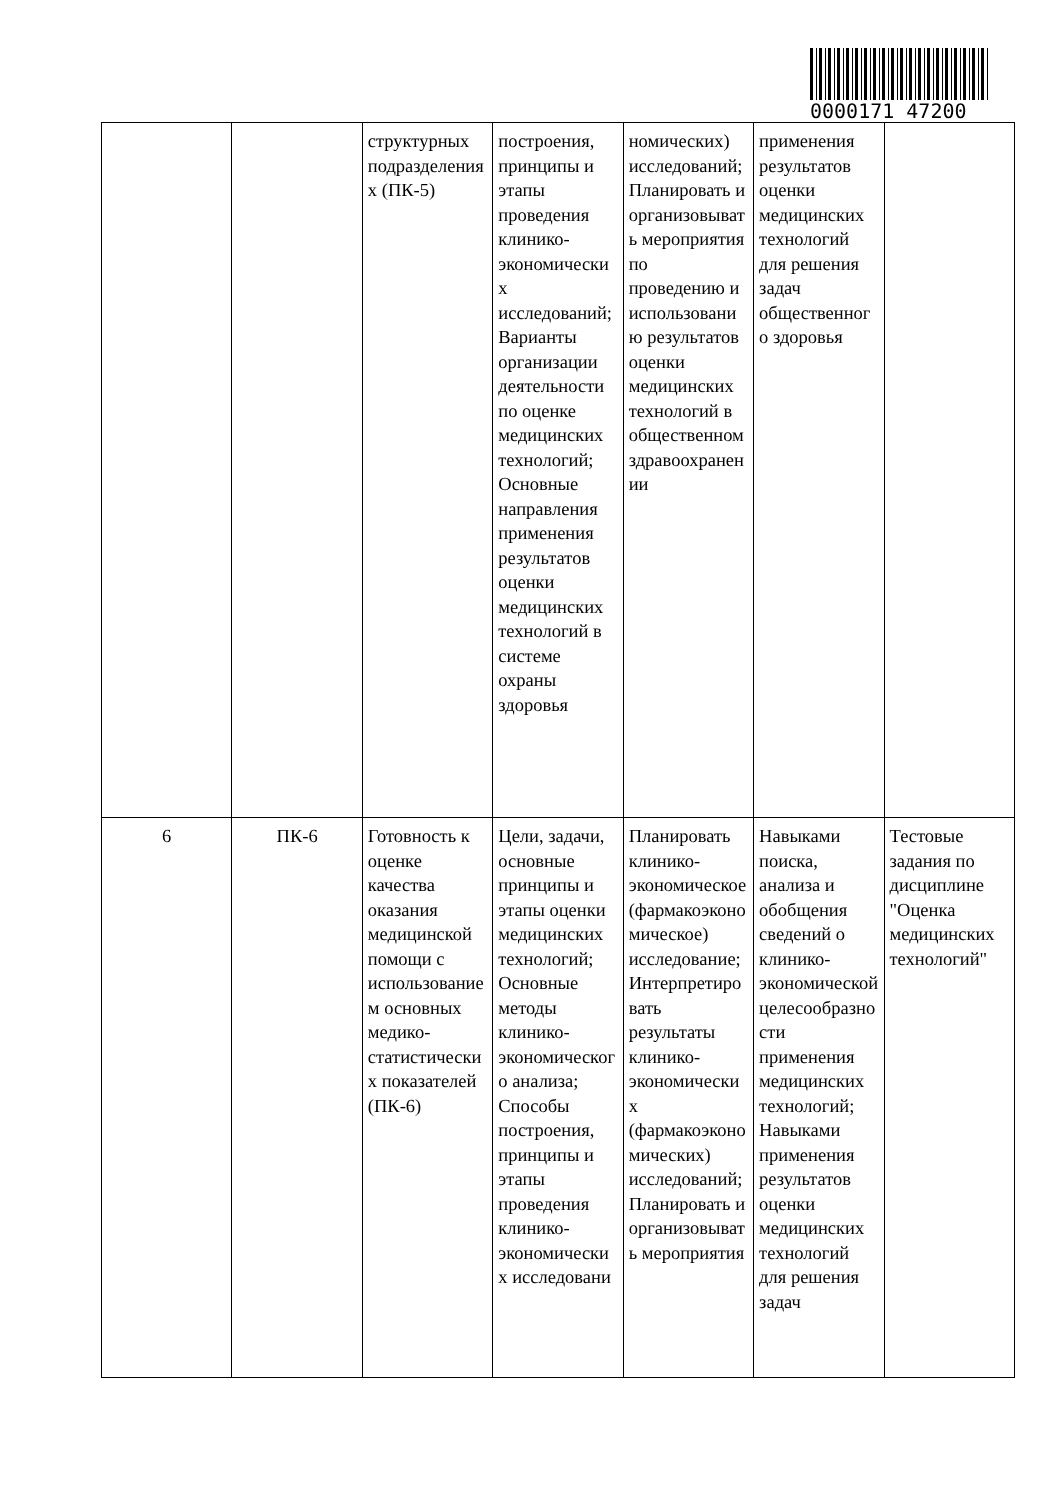0000171 47200
| | | структурных подразделениях (ПК-5) | построения, принципы и этапы проведения клинико-экономических исследований; Варианты организации деятельности по оценке медицинских технологий; Основные направления применения результатов оценки медицинских технологий в системе охраны здоровья | номических) исследований; Планировать и организовывать мероприятия по проведению и использованию результатов оценки медицинских технологий в общественном здравоохранении | применения результатов оценки медицинских технологий для решения задач общественного здоровья | |
| 6 | ПК-6 | Готовность к оценке качества оказания медицинской помощи с использованием основных медико-статистических показателей (ПК-6) | Цели, задачи, основные принципы и этапы оценки медицинских технологий; Основные методы клинико-экономического анализа; Способы построения, принципы и этапы проведения клинико-экономических исследовани | Планировать клинико-экономическое (фармакоэкономическое) исследование; Интерпретировать результаты клинико-экономических (фармакоэкономических) исследований; Планировать и организовывать мероприятия | Навыками поиска, анализа и обобщения сведений о клинико-экономической целесообразности применения медицинских технологий; Навыками применения результатов оценки медицинских технологий для решения задач | Тестовые задания по дисциплине "Оценка медицинских технологий" |